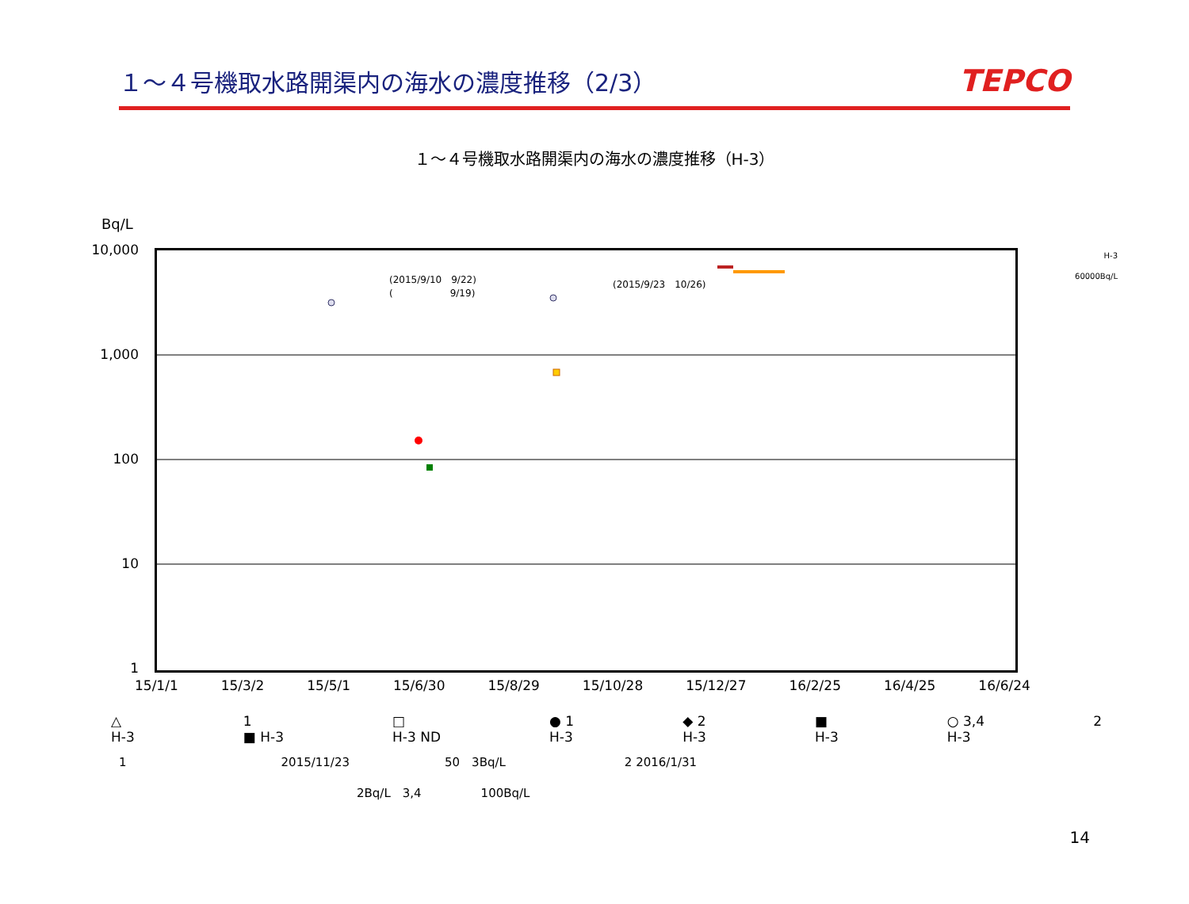１～４号機取水路開渠内の海水の濃度推移（2/3）
TEPCO
１～４号機取水路開渠内の海水の濃度推移（H-3）
Bq/L
10,000
1,000
100
10
1
(2015/9/10　9/22)
(　　　　　　9/19)
(2015/9/23　10/26)
H-3
60000Bq/L
15/1/1 15/3/2 15/5/1 15/6/30 15/8/29 15/10/28 15/12/27 16/2/25 16/4/25 16/6/24
△
H-3
1
■ H-3
□
H-3 ND
● 1
H-3
◆ 2
H-3
■
H-3
○ 3,4
H-3
2
1　　　　　　　　　　　　　2015/11/23　　　　　　　　50　3Bq/L　　　　　　　　　　2 2016/1/31
　　　　　　　　　　　　　　　　　　　　2Bq/L　3,4　　　　　100Bq/L
14